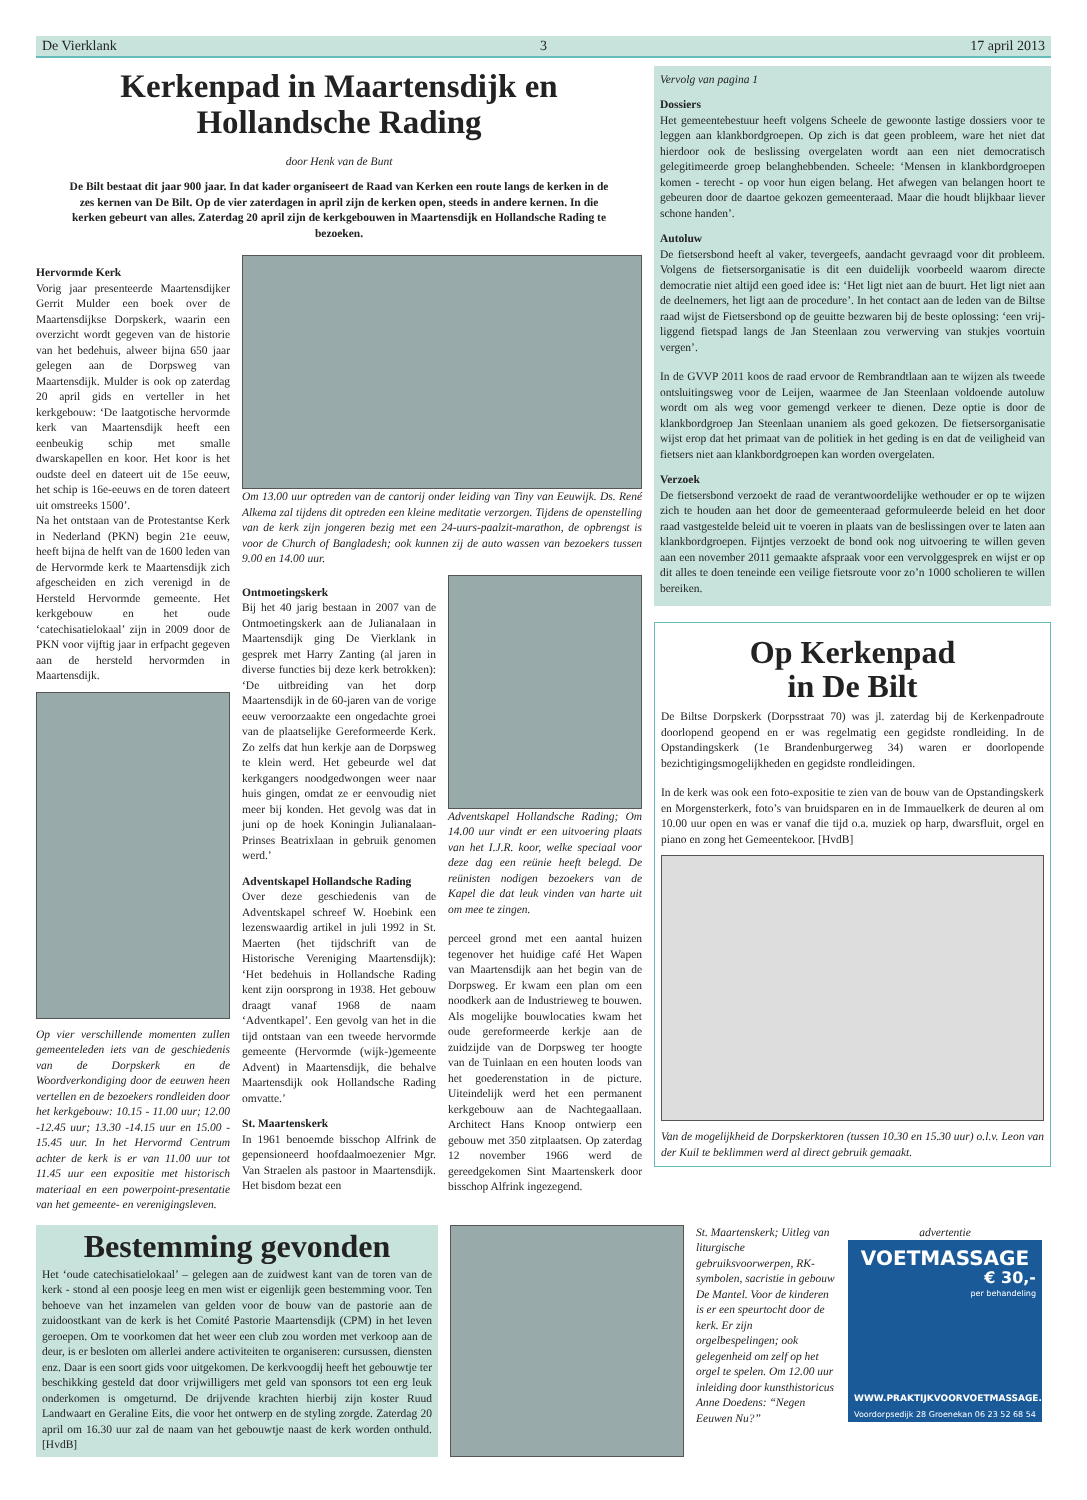De Vierklank 3 17 april 2013
Kerkenpad in Maartensdijk en Hollandsche Rading
door Henk van de Bunt
De Bilt bestaat dit jaar 900 jaar. In dat kader organiseert de Raad van Kerken een route langs de kerken in de zes kernen van De Bilt. Op de vier zaterdagen in april zijn de kerken open, steeds in andere kernen. In die kerken gebeurt van alles. Zaterdag 20 april zijn de kerkgebouwen in Maartensdijk en Hollandsche Rading te bezoeken.
Hervormde Kerk
Vorig jaar presenteerde Maartensdijker Gerrit Mulder een boek over de Maartensdijkse Dorpskerk, waarin een overzicht wordt gegeven van de historie van het bedehuis, alweer bijna 650 jaar gelegen aan de Dorpsweg van Maartensdijk. Mulder is ook op zaterdag 20 april gids en verteller in het kerkgebouw: ‘De laatgotische hervormde kerk van Maartensdijk heeft een eenbeukig schip met smalle dwarskapellen en koor. Het koor is het oudste deel en dateert uit de 15e eeuw, het schip is 16e-eeuws en de toren dateert uit omstreeks 1500’.
Na het ontstaan van de Protestantse Kerk in Nederland (PKN) begin 21e eeuw, heeft bijna de helft van de 1600 leden van de Hervormde kerk te Maartensdijk zich afgescheiden en zich verenigd in de Hersteld Hervormde gemeente. Het kerkgebouw en het oude ‘catechisatielokaal’ zijn in 2009 door de PKN voor vijftig jaar in erfpacht gegeven aan de hersteld hervormden in Maartensdijk.
Op vier verschillende momenten zullen gemeenteleden iets van de geschiedenis van de Dorpskerk en de Woordverkondiging door de eeuwen heen vertellen en de bezoekers rondleiden door het kerkgebouw: 10.15 - 11.00 uur; 12.00 -12.45 uur; 13.30 -14.15 uur en 15.00 - 15.45 uur. In het Hervormd Centrum achter de kerk is er van 11.00 uur tot 11.45 uur een expositie met historisch materiaal en een powerpoint-presentatie van het gemeente- en verenigingsleven.
Om 13.00 uur optreden van de cantorij onder leiding van Tiny van Eeuwijk. Ds. René Alkema zal tijdens dit optreden een kleine meditatie verzorgen. Tijdens de openstelling van de kerk zijn jongeren bezig met een 24-uurs-paalzit-marathon, de opbrengst is voor de Church of Bangladesh; ook kunnen zij de auto wassen van bezoekers tussen 9.00 en 14.00 uur.
Ontmoetingskerk
Bij het 40 jarig bestaan in 2007 van de Ontmoetingskerk aan de Julianalaan in Maartensdijk ging De Vierklank in gesprek met Harry Zanting (al jaren in diverse functies bij deze kerk betrokken): ‘De uitbreiding van het dorp Maartensdijk in de 60-jaren van de vorige eeuw veroorzaakte een ongedachte groei van de plaatselijke Gereformeerde Kerk. Zo zelfs dat hun kerkje aan de Dorpsweg te klein werd. Het gebeurde wel dat kerkgangers noodgedwongen weer naar huis gingen, omdat ze er eenvoudig niet meer bij konden. Het gevolg was dat in juni op de hoek Koningin Julianalaan-Prinses Beatrixlaan in gebruik genomen werd.’
Adventskapel Hollandsche Rading
Over deze geschiedenis van de Adventskapel schreef W. Hoebink een lezenswaardig artikel in juli 1992 in St. Maerten (het tijdschrift van de Historische Vereniging Maartensdijk): ‘Het bedehuis in Hollandsche Rading kent zijn oorsprong in 1938. Het gebouw draagt vanaf 1968 de naam ‘Adventkapel’. Een gevolg van het in die tijd ontstaan van een tweede hervormde gemeente (Hervormde (wijk-)gemeente Advent) in Maartensdijk, die behalve Maartensdijk ook Hollandsche Rading omvatte.’
St. Maartenskerk
In 1961 benoemde bisschop Alfrink de gepensioneerd hoofdaalmoezenier Mgr. Van Straelen als pastoor in Maartensdijk. Het bisdom bezat een
Adventskapel Hollandsche Rading; Om 14.00 uur vindt er een uitvoering plaats van het I.J.R. koor, welke speciaal voor deze dag een reünie heeft belegd. De reünisten nodigen bezoekers van de Kapel die dat leuk vinden van harte uit om mee te zingen.
perceel grond met een aantal huizen tegenover het huidige café Het Wapen van Maartensdijk aan het begin van de Dorpsweg. Er kwam een plan om een noodkerk aan de Industrieweg te bouwen. Als mogelijke bouwlocaties kwam het oude gereformeerde kerkje aan de zuidzijde van de Dorpsweg ter hoogte van de Tuinlaan en een houten loods van het goederenstation in de picture. Uiteindelijk werd het een permanent kerkgebouw aan de Nachtegaallaan. Architect Hans Knoop ontwierp een gebouw met 350 zitplaatsen. Op zaterdag 12 november 1966 werd de gereedgekomen Sint Maartenskerk door bisschop Alfrink ingezegend.
Vervolg van pagina 1
Dossiers
Het gemeentebestuur heeft volgens Scheele de gewoonte lastige dossiers voor te leggen aan klankbordgroepen. Op zich is dat geen probleem, ware het niet dat hierdoor ook de beslissing overgelaten wordt aan een niet democratisch gelegitimeerde groep belanghebbenden. Scheele: ‘Mensen in klankbordgroepen komen - terecht - op voor hun eigen belang. Het afwegen van belangen hoort te gebeuren door de daartoe gekozen gemeenteraad. Maar die houdt blijkbaar liever schone handen’.
Autoluw
De fietsersbond heeft al vaker, tevergeefs, aandacht gevraagd voor dit probleem. Volgens de fietsersorganisatie is dit een duidelijk voorbeeld waarom directe democratie niet altijd een goed idee is: ‘Het ligt niet aan de buurt. Het ligt niet aan de deelnemers, het ligt aan de procedure’. In het contact aan de leden van de Biltse raad wijst de Fietsersbond op de geuitte bezwaren bij de beste oplossing: ‘een vrij-liggend fietspad langs de Jan Steenlaan zou verwerving van stukjes voortuin vergen’.
In de GVVP 2011 koos de raad ervoor de Rembrandtlaan aan te wijzen als tweede ontsluitingsweg voor de Leijen, waarmee de Jan Steenlaan voldoende autoluw wordt om als weg voor gemengd verkeer te dienen. Deze optie is door de klankbordgroep Jan Steenlaan unaniem als goed gekozen. De fietsersorganisatie wijst erop dat het primaat van de politiek in het geding is en dat de veiligheid van fietsers niet aan klankbordgroepen kan worden overgelaten.
Verzoek
De fietsersbond verzoekt de raad de verantwoordelijke wethouder er op te wijzen zich te houden aan het door de gemeenteraad geformuleerde beleid en het door raad vastgestelde beleid uit te voeren in plaats van de beslissingen over te laten aan klankbordgroepen. Fijntjes verzoekt de bond ook nog uitvoering te willen geven aan een november 2011 gemaakte afspraak voor een vervolggesprek en wijst er op dit alles te doen teneinde een veilige fietsroute voor zo’n 1000 scholieren te willen bereiken.
Op Kerkenpad
in De Bilt
De Biltse Dorpskerk (Dorpsstraat 70) was jl. zaterdag bij de Kerkenpadroute doorlopend geopend en er was regelmatig een gegidste rondleiding. In de Opstandingskerk (1e Brandenburgerweg 34) waren er doorlopende bezichtigingsmogelijkheden en gegidste rondleidingen.
In de kerk was ook een foto-expositie te zien van de bouw van de Opstandingskerk en Morgensterkerk, foto’s van bruidsparen en in de Immauelkerk de deuren al om 10.00 uur open en was er vanaf die tijd o.a. muziek op harp, dwarsfluit, orgel en piano en zong het Gemeentekoor. [HvdB]
Van de mogelijkheid de Dorpskerktoren (tussen 10.30 en 15.30 uur) o.l.v. Leon van der Kuil te beklimmen werd al direct gebruik gemaakt.
Bestemming gevonden
Het ‘oude catechisatielokaal’ – gelegen aan de zuidwest kant van de toren van de kerk - stond al een poosje leeg en men wist er eigenlijk geen bestemming voor. Ten behoeve van het inzamelen van gelden voor de bouw van de pastorie aan de zuidoostkant van de kerk is het Comité Pastorie Maartensdijk (CPM) in het leven geroepen. Om te voorkomen dat het weer een club zou worden met verkoop aan de deur, is er besloten om allerlei andere activiteiten te organiseren: cursussen, diensten enz. Daar is een soort gids voor uitgekomen. De kerkvoogdij heeft het gebouwtje ter beschikking gesteld dat door vrijwilligers met geld van sponsors tot een erg leuk onderkomen is omgeturnd. De drijvende krachten hierbij zijn koster Ruud Landwaart en Geraline Eits, die voor het ontwerp en de styling zorgde. Zaterdag 20 april om 16.30 uur zal de naam van het gebouwtje naast de kerk worden onthuld. [HvdB]
St. Maartenskerk; Uitleg van liturgische gebruiksvoorwerpen, RK-symbolen, sacristie in gebouw De Mantel. Voor de kinderen is er een speurtocht door de kerk. Er zijn orgelbespelingen; ook gelegenheid om zelf op het orgel te spelen. Om 12.00 uur inleiding door kunsthistoricus Anne Doedens: “Negen Eeuwen Nu?”
advertentie
VOETMASSAGE
€ 30,-
per behandeling
WWW.PRAKTIJKVOORVOETMASSAGE.NL
Voordorpsedijk 28 Groenekan 06 23 52 68 54